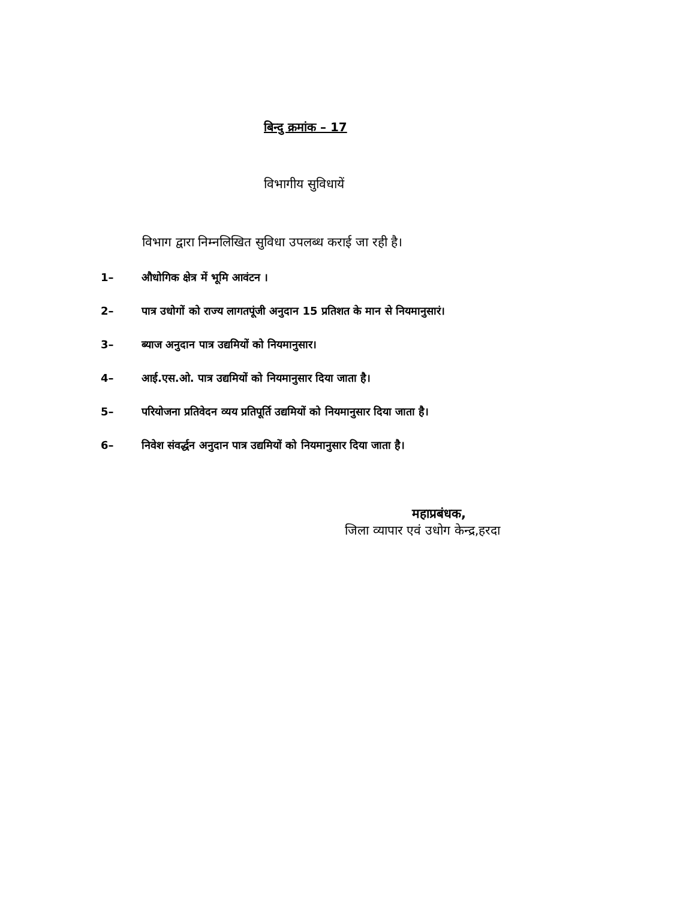बिन्दु क्रमांक – 17
विभागीय सुविधायें
विभाग द्वारा निम्नलिखित सुविधा उपलब्ध कराई जा रही है।
1– औधोगिक क्षेत्र में भूमि आवंटन ।
2– पात्र उधोगों को राज्य लागतपूंजी अनुदान 15 प्रतिशत के मान से नियमानुसारं।
3– ब्याज अनुदान पात्र उद्यमियों को नियमानुसार।
4– आई.एस.ओ. पात्र उद्यमियों को नियमानुसार दिया जाता है।
5– परियोजना प्रतिवेदन व्यय प्रतिपूर्ति उद्यमियों को नियमानुसार दिया जाता है।
6– निवेश संवर्द्धन अनुदान पात्र उद्यमियों को नियमानुसार दिया जाता है।
महाप्रबंधक,
जिला व्यापार एवं उधोग केन्द्र,हरदा